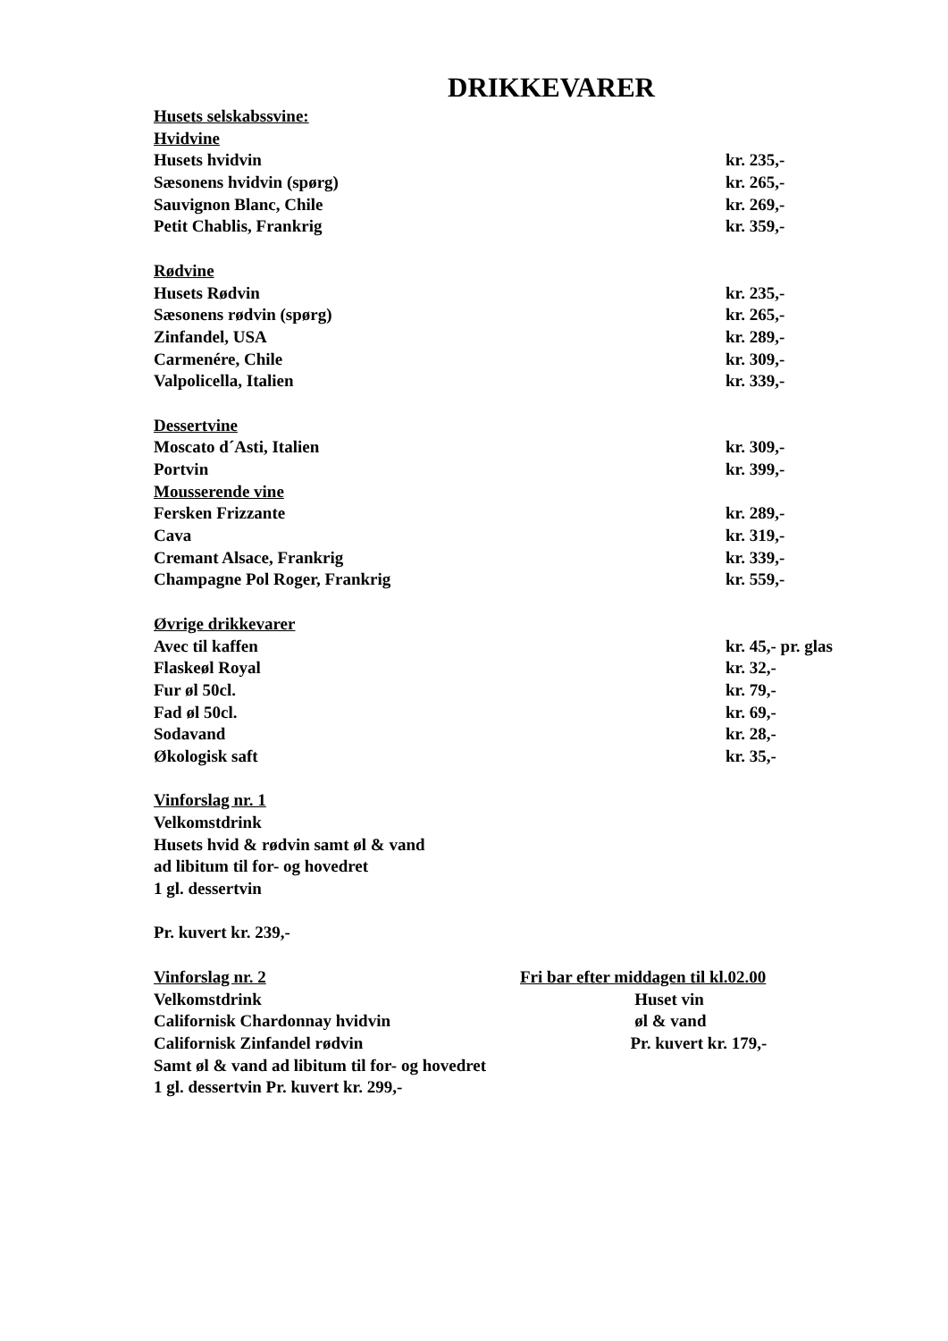DRIKKEVARER
Husets selskabssvine:
Hvidvine
Husets hvidvin kr. 235,-
Sæsonens hvidvin (spørg) kr. 265,-
Sauvignon Blanc, Chile kr. 269,-
Petit Chablis, Frankrig kr. 359,-
Rødvine
Husets Rødvin kr. 235,-
Sæsonens rødvin (spørg) kr. 265,-
Zinfandel, USA kr. 289,-
Carmenére, Chile kr. 309,-
Valpolicella, Italien kr. 339,-
Dessertvine
Moscato d´Asti, Italien kr. 309,-
Portvin kr. 399,-
Mousserende vine
Fersken Frizzante kr. 289,-
Cava kr. 319,-
Cremant Alsace, Frankrig kr. 339,-
Champagne Pol Roger, Frankrig kr. 559,-
Øvrige drikkevarer
Avec til kaffen kr. 45,- pr. glas
Flaskeøl Royal kr. 32,-
Fur øl 50cl. kr. 79,-
Fad øl 50cl. kr. 69,-
Sodavand kr. 28,-
Økologisk saft kr. 35,-
Vinforslag nr. 1
Velkomstdrink
Husets hvid & rødvin samt øl & vand
ad libitum til for- og hovedret
1 gl. dessertvin
Pr. kuvert kr. 239,-
Vinforslag nr. 2
Velkomstdrink
Californisk Chardonnay hvidvin
Californisk Zinfandel rødvin
Fri bar efter middagen til kl.02.00
Huset vin
øl & vand
Pr. kuvert kr. 179,-
Samt øl & vand ad libitum til for- og hovedret
1 gl. dessertvin Pr. kuvert kr. 299,-